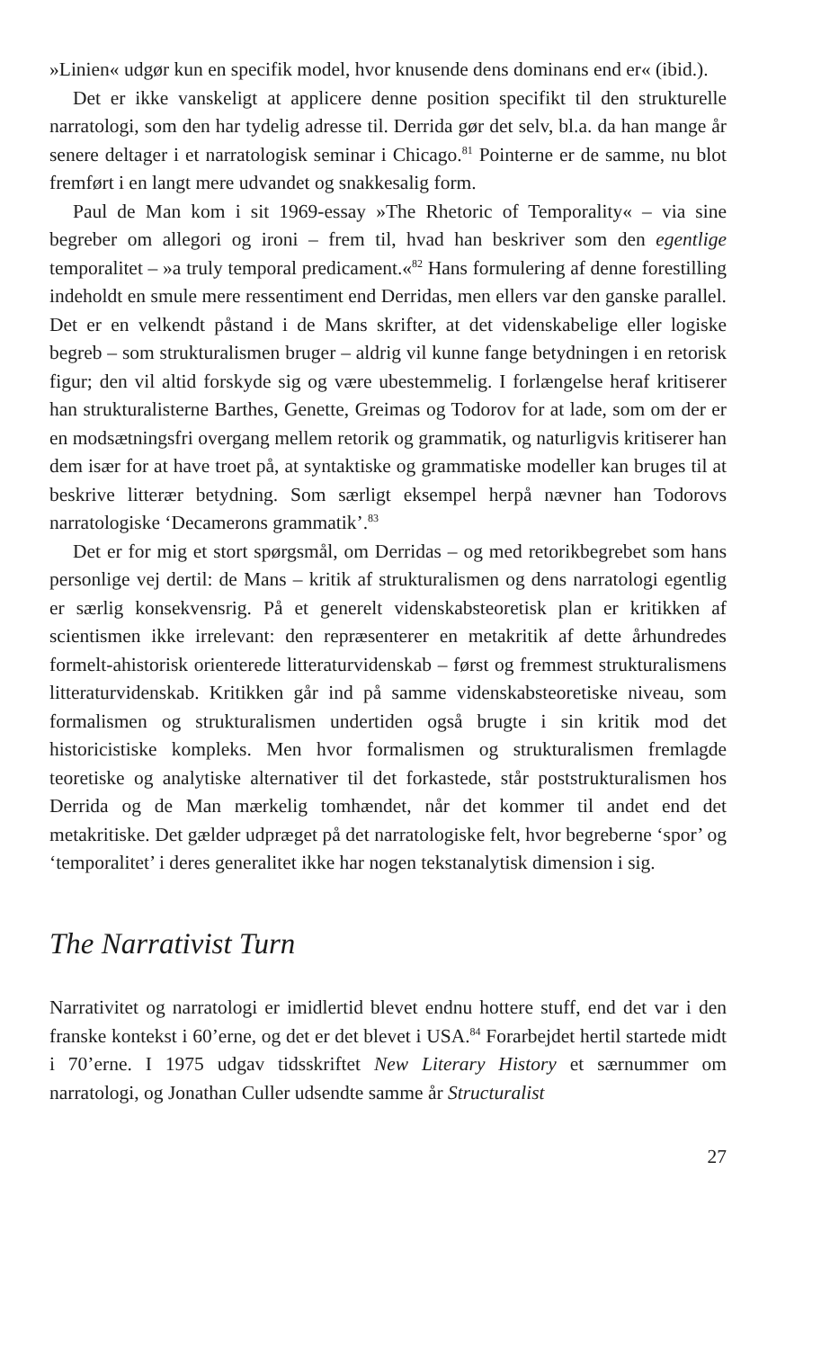»Linien« udgør kun en specifik model, hvor knusende dens dominans end er« (ibid.).
Det er ikke vanskeligt at applicere denne position specifikt til den strukturelle narratologi, som den har tydelig adresse til. Derrida gør det selv, bl.a. da han mange år senere deltager i et narratologisk seminar i Chicago.<sup>81</sup> Pointerne er de samme, nu blot fremført i en langt mere udvandet og snakkesalig form.
Paul de Man kom i sit 1969-essay »The Rhetoric of Temporality« – via sine begreber om allegori og ironi – frem til, hvad han beskriver som den egentlige temporalitet – »a truly temporal predicament.«<sup>82</sup> Hans formulering af denne forestilling indeholdt en smule mere ressentiment end Derridas, men ellers var den ganske parallel. Det er en velkendt påstand i de Mans skrifter, at det videnskabelige eller logiske begreb – som strukturalismen bruger – aldrig vil kunne fange betydningen i en retorisk figur; den vil altid forskyde sig og være ubestemmelig. I forlængelse heraf kritiserer han strukturalisterne Barthes, Genette, Greimas og Todorov for at lade, som om der er en modsætningsfri overgang mellem retorik og grammatik, og naturligvis kritiserer han dem især for at have troet på, at syntaktiske og grammatiske modeller kan bruges til at beskrive litterær betydning. Som særligt eksempel herpå nævner han Todorovs narratologiske ‘Decamerons grammatik’.<sup>83</sup>
Det er for mig et stort spørgsmål, om Derridas – og med retorikbegrebet som hans personlige vej dertil: de Mans – kritik af strukturalismen og dens narratologi egentlig er særlig konsekvensrig. På et generelt videnskabsteoretisk plan er kritikken af scientismen ikke irrelevant: den repræsenterer en metakritik af dette århundredes formelt-ahistorisk orienterede litteraturvidenskab – først og fremmest strukturalismens litteraturvidenskab. Kritikken går ind på samme videnskabsteoretiske niveau, som formalismen og strukturalismen undertiden også brugte i sin kritik mod det historicistiske kompleks. Men hvor formalismen og strukturalismen fremlagde teoretiske og analytiske alternativer til det forkastede, står poststrukturalismen hos Derrida og de Man mærkelig tomhændet, når det kommer til andet end det metakritiske. Det gælder udpræget på det narratologiske felt, hvor begreberne ‘spor’ og ‘temporalitet’ i deres generalitet ikke har nogen tekstanalytisk dimension i sig.
The Narrativist Turn
Narrativitet og narratologi er imidlertid blevet endnu hottere stuff, end det var i den franske kontekst i 60’erne, og det er det blevet i USA.<sup>84</sup> Forarbejdet hertil startede midt i 70’erne. I 1975 udgav tidsskriftet New Literary History et særnummer om narratologi, og Jonathan Culler udsendte samme år Structuralist
27